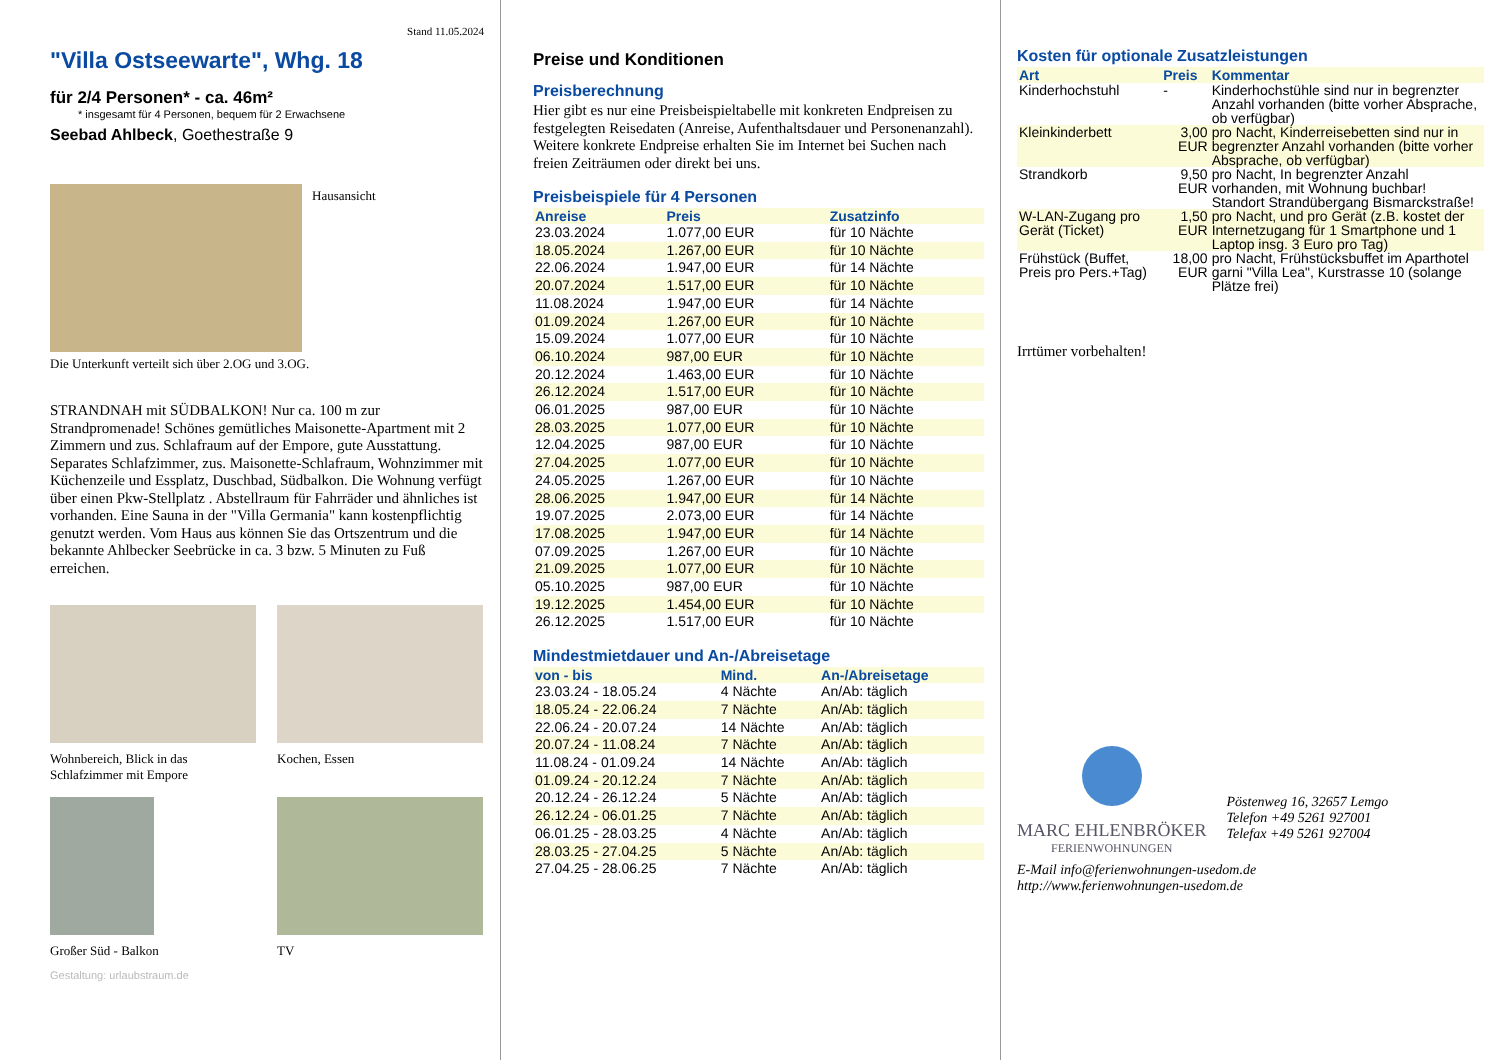Stand 11.05.2024
"Villa Ostseewarte", Whg. 18
für 2/4 Personen* - ca. 46m²
* insgesamt für 4 Personen, bequem für 2 Erwachsene
Seebad Ahlbeck, Goethestraße 9
Hausansicht
Die Unterkunft verteilt sich über 2.OG und 3.OG.
STRANDNAH mit SÜDBALKON! Nur ca. 100 m zur Strandpromenade! Schönes gemütliches Maisonette-Apartment mit 2 Zimmern und zus. Schlafraum auf der Empore, gute Ausstattung. Separates Schlafzimmer, zus. Maisonette-Schlafraum, Wohnzimmer mit Küchenzeile und Essplatz, Duschbad, Südbalkon. Die Wohnung verfügt über einen Pkw-Stellplatz . Abstellraum für Fahrräder und ähnliches ist vorhanden. Eine Sauna in der "Villa Germania" kann kostenpflichtig genutzt werden. Vom Haus aus können Sie das Ortszentrum und die bekannte Ahlbecker Seebrücke in ca. 3 bzw. 5 Minuten zu Fuß erreichen.
Wohnbereich, Blick in das Schlafzimmer mit Empore
Kochen, Essen
Großer Süd - Balkon TV
Gestaltung: urlaubstraum.de
Preise und Konditionen
Preisberechnung
Hier gibt es nur eine Preisbeispieltabelle mit konkreten Endpreisen zu festgelegten Reisedaten (Anreise, Aufenthaltsdauer und Personenanzahl). Weitere konkrete Endpreise erhalten Sie im Internet bei Suchen nach freien Zeiträumen oder direkt bei uns.
Preisbeispiele für 4 Personen
| Anreise | Preis | Zusatzinfo |
| --- | --- | --- |
| 23.03.2024 | 1.077,00 EUR | für 10 Nächte |
| 18.05.2024 | 1.267,00 EUR | für 10 Nächte |
| 22.06.2024 | 1.947,00 EUR | für 14 Nächte |
| 20.07.2024 | 1.517,00 EUR | für 10 Nächte |
| 11.08.2024 | 1.947,00 EUR | für 14 Nächte |
| 01.09.2024 | 1.267,00 EUR | für 10 Nächte |
| 15.09.2024 | 1.077,00 EUR | für 10 Nächte |
| 06.10.2024 | 987,00 EUR | für 10 Nächte |
| 20.12.2024 | 1.463,00 EUR | für 10 Nächte |
| 26.12.2024 | 1.517,00 EUR | für 10 Nächte |
| 06.01.2025 | 987,00 EUR | für 10 Nächte |
| 28.03.2025 | 1.077,00 EUR | für 10 Nächte |
| 12.04.2025 | 987,00 EUR | für 10 Nächte |
| 27.04.2025 | 1.077,00 EUR | für 10 Nächte |
| 24.05.2025 | 1.267,00 EUR | für 10 Nächte |
| 28.06.2025 | 1.947,00 EUR | für 14 Nächte |
| 19.07.2025 | 2.073,00 EUR | für 14 Nächte |
| 17.08.2025 | 1.947,00 EUR | für 14 Nächte |
| 07.09.2025 | 1.267,00 EUR | für 10 Nächte |
| 21.09.2025 | 1.077,00 EUR | für 10 Nächte |
| 05.10.2025 | 987,00 EUR | für 10 Nächte |
| 19.12.2025 | 1.454,00 EUR | für 10 Nächte |
| 26.12.2025 | 1.517,00 EUR | für 10 Nächte |
Mindestmietdauer und An-/Abreisetage
| von - bis | Mind. | An-/Abreisetage |
| --- | --- | --- |
| 23.03.24 - 18.05.24 | 4 Nächte | An/Ab: täglich |
| 18.05.24 - 22.06.24 | 7 Nächte | An/Ab: täglich |
| 22.06.24 - 20.07.24 | 14 Nächte | An/Ab: täglich |
| 20.07.24 - 11.08.24 | 7 Nächte | An/Ab: täglich |
| 11.08.24 - 01.09.24 | 14 Nächte | An/Ab: täglich |
| 01.09.24 - 20.12.24 | 7 Nächte | An/Ab: täglich |
| 20.12.24 - 26.12.24 | 5 Nächte | An/Ab: täglich |
| 26.12.24 - 06.01.25 | 7 Nächte | An/Ab: täglich |
| 06.01.25 - 28.03.25 | 4 Nächte | An/Ab: täglich |
| 28.03.25 - 27.04.25 | 5 Nächte | An/Ab: täglich |
| 27.04.25 - 28.06.25 | 7 Nächte | An/Ab: täglich |
Kosten für optionale Zusatzleistungen
| Art | Preis | Kommentar |
| --- | --- | --- |
| Kinderhochstuhl | - | Kinderhochstühle sind nur in begrenzter Anzahl vorhanden (bitte vorher Absprache, ob verfügbar) |
| Kleinkinderbett | 3,00 EUR | pro Nacht, Kinderreisebetten sind nur in begrenzter Anzahl vorhanden (bitte vorher Absprache, ob verfügbar) |
| Strandkorb | 9,50 EUR | pro Nacht, In begrenzter Anzahl vorhanden, mit Wohnung buchbar! Standort Strandübergang Bismarckstraße! |
| W-LAN-Zugang pro Gerät (Ticket) | 1,50 EUR | pro Nacht, und pro Gerät (z.B. kostet der Internetzugang für 1 Smartphone und 1 Laptop insg. 3 Euro pro Tag) |
| Frühstück (Buffet, Preis pro Pers.+Tag) | 18,00 EUR | pro Nacht, Frühstücksbuffet im Aparthotel garni "Villa Lea", Kurstrasse 10 (solange Plätze frei) |
Irrtümer vorbehalten!
MARC EHLENBRÖKER
FERIENWOHNUNGEN
Pöstenweg 16, 32657 Lemgo
Telefon +49 5261 927001
Telefax +49 5261 927004
E-Mail info@ferienwohnungen-usedom.de
http://www.ferienwohnungen-usedom.de